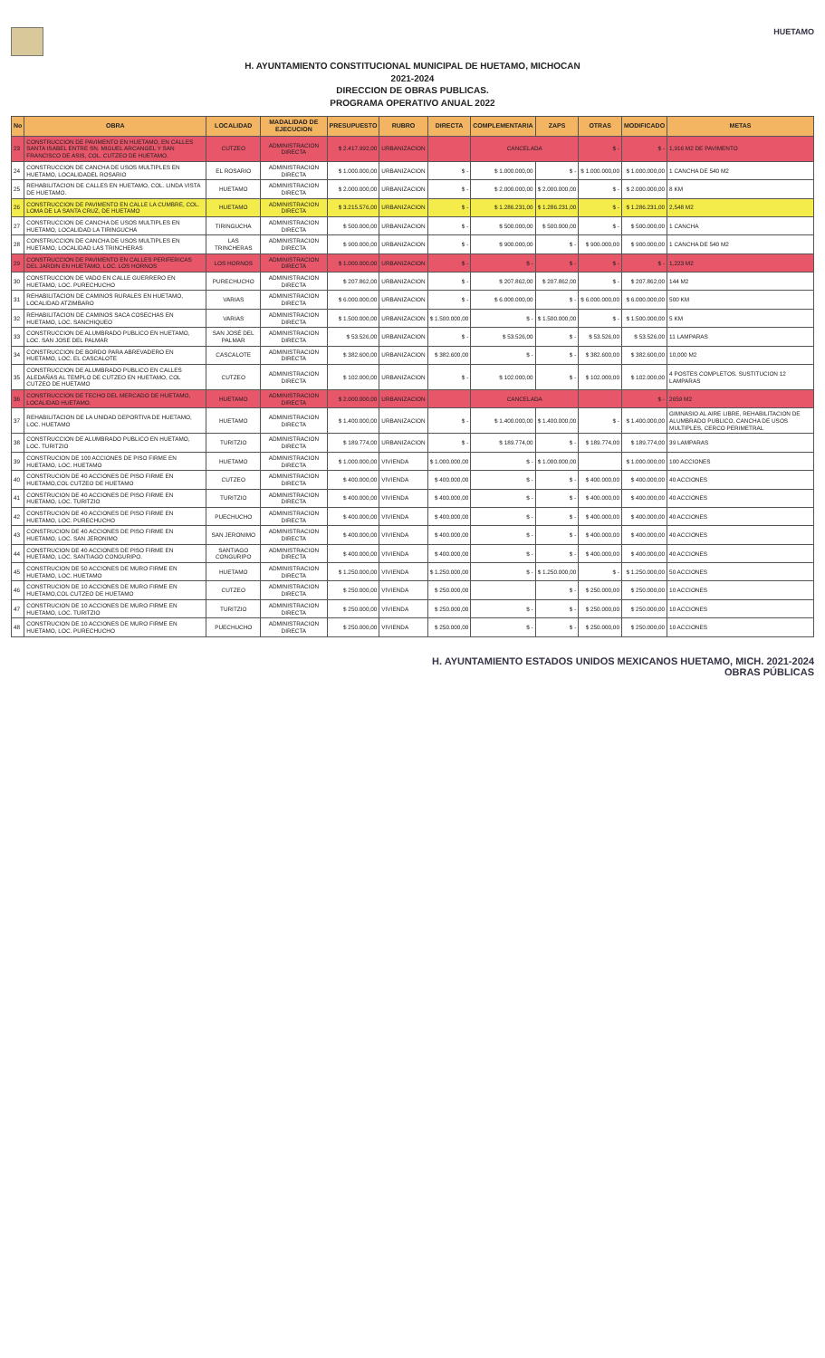HUETAMO
H. AYUNTAMIENTO CONSTITUCIONAL MUNICIPAL DE HUETAMO, MICHOCAN
2021-2024
DIRECCION DE OBRAS PUBLICAS.
PROGRAMA OPERATIVO ANUAL 2022
| No | OBRA | LOCALIDAD | MADALIDAD DE EJECUCION | PRESUPUESTO | RUBRO | DIRECTA | COMPLEMENTARIA | ZAPS | OTRAS | MODIFICADO | METAS |
| --- | --- | --- | --- | --- | --- | --- | --- | --- | --- | --- | --- |
| 23 | CONSTRUCCION DE PAVIMENTO EN HUETAMO, EN CALLES SANTA ISABEL ENTRE SN. MIGUEL ARCANGEL Y SAN FRANCISCO DE ASIS, COL. CUTZEO DE HUETAMO. | CUTZEO | ADMINISTRACION DIRECTA | $ 2.417.992,00 | URBANIZACION | | CANCELADA | | $ - | $ - | 1,916 M2 DE PAVIMENTO |
| 24 | CONSTRUCCION DE CANCHA DE USOS MULTIPLES EN HUETAMO, LOCALIDADEL ROSARIO | EL ROSARIO | ADMINISTRACION DIRECTA | $ 1.000.000,00 | URBANIZACION | $ - | $ 1.000.000,00 | $ - | $ 1.000.000,00 | $ 1.000.000,00 | 1 CANCHA DE 540 M2 |
| 25 | REHABILITACION DE CALLES EN HUETAMO, COL. LINDA VISTA DE HUETAMO. | HUETAMO | ADMINISTRACION DIRECTA | $ 2.000.000,00 | URBANIZACION | $ - | $ 2.000.000,00 | $ 2.000.000,00 | $ - | $ 2.000.000,00 | 8 KM |
| 26 | CONSTRUCCION DE PAVIMENTO EN CALLE LA CUMBRE, COL. LOMA DE LA SANTA CRUZ, DE HUETAMO | HUETAMO | ADMINISTRACION DIRECTA | $ 3.215.576,00 | URBANIZACION | $ - | $ 1.286.231,00 | $ 1.286.231,00 | $ - | $ 1.286.231,00 | 2,548 M2 |
| 27 | CONSTRUCCION DE CANCHA DE USOS MULTIPLES EN HUETAMO, LOCALIDAD LA TIRINGUCHA | TIRINGUCHA | ADMINISTRACION DIRECTA | $ 500.000,00 | URBANIZACION | $ - | $ 500.000,00 | $ 500.000,00 | $ - | $ 500.000,00 | 1 CANCHA |
| 28 | CONSTRUCCION DE CANCHA DE USOS MULTIPLES EN HUETAMO, LOCALIDAD LAS TRINCHERAS | LAS TRINCHERAS | ADMINISTRACION DIRECTA | $ 900.000,00 | URBANIZACION | $ - | $ 900.000,00 | $ - | $ 900.000,00 | $ 900.000,00 | 1 CANCHA DE 540 M2 |
| 29 | CONSTRUCCION DE PAVIMENTO EN CALLES PERIFERICAS DEL JARDIN EN HUETAMO, LOC. LOS HORNOS | LOS HORNOS | ADMINISTRACION DIRECTA | $ 1.000.000,00 | URBANIZACION | $ - | $ - | $ - | $ - | $ - | 1,223 M2 |
| 30 | CONSTRUCCION DE VADO EN CALLE GUERRERO EN HUETAMO, LOC. PURECHUCHO | PURECHUCHO | ADMINISTRACION DIRECTA | $ 207.862,00 | URBANIZACION | $ - | $ 207.862,00 | $ 207.862,00 | $ - | $ 207.862,00 | 144 M2 |
| 31 | REHABILITACION DE CAMINOS RURALES EN HUETAMO, LOCALIDAD ATZIMBARO | VARIAS | ADMINISTRACION DIRECTA | $ 6.000.000,00 | URBANIZACION | $ - | $ 6.000.000,00 | $ - | $ 6.000.000,00 | $ 6.000.000,00 | 500 KM |
| 32 | REHABILITACION DE CAMINOS SACA COSECHAS EN HUETAMO, LOC. SANCHIQUEO | VARIAS | ADMINISTRACION DIRECTA | $ 1.500.000,00 | URBANIZACION | $ 1.500.000,00 | $ - | $ 1.500.000,00 | $ - | $ 1.500.000,00 | 5 KM |
| 33 | CONSTRUCCION DE ALUMBRADO PUBLICO EN HUETAMO, LOC. SAN JOSE DEL PALMAR | SAN JOSÉ DEL PALMAR | ADMINISTRACION DIRECTA | $ 53.526,00 | URBANIZACION | $ - | $ 53.526,00 | $ - | $ 53.526,00 | $ 53.526,00 | 11 LAMPARAS |
| 34 | CONSTRUCCION DE BORDO PARA ABREVADERO EN HUETAMO, LOC. EL CASCALOTE | CASCALOTE | ADMINISTRACION DIRECTA | $ 382.600,00 | URBANIZACION | $ 382.600,00 | $ - | $ - | $ 382.600,00 | $ 382.600,00 | 10,000 M2 |
| 35 | CONSTRUCCION DE ALUMBRADO PUBLICO EN CALLES ALEDAÑAS AL TEMPLO DE CUTZEO EN HUETAMO, COL CUTZEO DE HUETAMO | CUTZEO | ADMINISTRACION DIRECTA | $ 102.000,00 | URBANIZACION | $ - | $ 102.000,00 | $ - | $ 102.000,00 | $ 102.000,00 | 4 POSTES COMPLETOS. SUSTITUCION 12 LAMPARAS |
| 36 | CONSTRUCCION DE TECHO DEL MERCADO DE HUETAMO, LOCALIDAD HUETAMO. | HUETAMO | ADMINISTRACION DIRECTA | $ 2.000.000,00 | URBANIZACION | | CANCELADA | | | $ - | 2659 M2 |
| 37 | REHABILITACION DE LA UNIDAD DEPORTIVA DE HUETAMO, LOC. HUETAMO | HUETAMO | ADMINISTRACION DIRECTA | $ 1.400.000,00 | URBANIZACION | $ - | $ 1.400.000,00 | $ 1.400.000,00 | $ - | $ 1.400.000,00 | GIMNASIO AL AIRE LIBRE, REHABILITACION DE ALUMBRADO PUBLICO, CANCHA DE USOS MULTIPLES, CERCO PERIMETRAL |
| 38 | CONSTRUCCION DE ALUMBRADO PUBLICO EN HUETAMO, LOC. TURITZIO | TURITZIO | ADMINISTRACION DIRECTA | $ 189.774,00 | URBANIZACION | $ - | $ 189.774,00 | $ - | $ 189.774,00 | $ 189.774,00 | 39 LAMPARAS |
| 39 | CONSTRUCION DE 100 ACCIONES DE PISO FIRME EN HUETAMO, LOC. HUETAMO | HUETAMO | ADMINISTRACION DIRECTA | $ 1.000.000,00 | VIVIENDA | $ 1.000.000,00 | $ - | $ 1.000.000,00 | | $ 1.000.000,00 | 100 ACCIONES |
| 40 | CONSTRUCION DE 40 ACCIONES DE PISO FIRME EN HUETAMO,COL CUTZEO DE HUETAMO | CUTZEO | ADMINISTRACION DIRECTA | $ 400.000,00 | VIVIENDA | $ 400.000,00 | $ - | $ - | $ 400.000,00 | $ 400.000,00 | 40 ACCIONES |
| 41 | CONSTRUCION DE 40 ACCIONES DE PISO FIRME EN HUETAMO, LOC. TURITZIO | TURITZIO | ADMINISTRACION DIRECTA | $ 400.000,00 | VIVIENDA | $ 400.000,00 | $ - | $ - | $ 400.000,00 | $ 400.000,00 | 40 ACCIONES |
| 42 | CONSTRUCION DE 40 ACCIONES DE PISO FIRME EN HUETAMO, LOC. PURECHUCHO | PUECHUCHO | ADMINISTRACION DIRECTA | $ 400.000,00 | VIVIENDA | $ 400.000,00 | $ - | $ - | $ 400.000,00 | $ 400.000,00 | 40 ACCIONES |
| 43 | CONSTRUCION DE 40 ACCIONES DE PISO FIRME EN HUETAMO, LOC. SAN JERONIMO | SAN JERONIMO | ADMINISTRACION DIRECTA | $ 400.000,00 | VIVIENDA | $ 400.000,00 | $ - | $ - | $ 400.000,00 | $ 400.000,00 | 40 ACCIONES |
| 44 | CONSTRUCION DE 40 ACCIONES DE PISO FIRME EN HUETAMO, LOC. SANTIAGO CONGURIPO. | SANTIAGO CONGURIPO | ADMINISTRACION DIRECTA | $ 400.000,00 | VIVIENDA | $ 400.000,00 | $ - | $ - | $ 400.000,00 | $ 400.000,00 | 40 ACCIONES |
| 45 | CONSTRUCION DE 50 ACCIONES DE MURO FIRME EN HUETAMO, LOC. HUETAMO | HUETAMO | ADMINISTRACION DIRECTA | $ 1.250.000,00 | VIVIENDA | $ 1.250.000,00 | $ - | $ 1.250.000,00 | $ - | $ 1.250.000,00 | 50 ACCIONES |
| 46 | CONSTRUCION DE 10 ACCIONES DE MURO FIRME EN HUETAMO,COL CUTZEO DE HUETAMO | CUTZEO | ADMINISTRACION DIRECTA | $ 250.000,00 | VIVIENDA | $ 250.000,00 | | $ - | $ 250.000,00 | $ 250.000,00 | 10 ACCIONES |
| 47 | CONSTRUCION DE 10 ACCIONES DE MURO FIRME EN HUETAMO, LOC. TURITZIO | TURITZIO | ADMINISTRACION DIRECTA | $ 250.000,00 | VIVIENDA | $ 250.000,00 | $ - | $ - | $ 250.000,00 | $ 250.000,00 | 10 ACCIONES |
| 48 | CONSTRUCION DE 10 ACCIONES DE MURO FIRME EN HUETAMO, LOC. PURECHUCHO | PUECHUCHO | ADMINISTRACION DIRECTA | $ 250.000,00 | VIVIENDA | $ 250.000,00 | $ - | $ - | $ 250.000,00 | $ 250.000,00 | 10 ACCIONES |
H. AYUNTAMIENTO ESTADOS UNIDOS MEXICANOS HUETAMO, MICH. 2021-2024
OBRAS PÚBLICAS